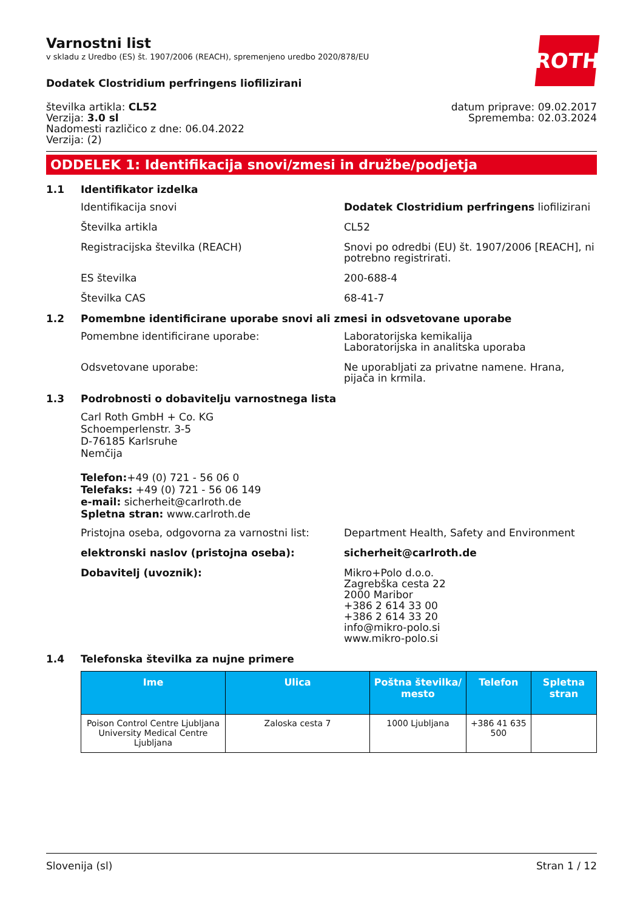ROTH
Varnostni list
v skladu z Uredbo (ES) št. 1907/2006 (REACH), spremenjeno uredbo 2020/878/EU
Dodatek Clostridium perfringens liofilizirani
številka artikla: CL52
Verzija: 3.0 sl
Nadomesti različico z dne: 06.04.2022
Verzija: (2)
datum priprave: 09.02.2017
Sprememba: 02.03.2024
ODDELEK 1: Identifikacija snovi/zmesi in družbe/podjetja
1.1 Identifikator izdelka
Identifikacija snovi Dodatek Clostridium perfringens liofilizirani
Številka artikla CL52
Registracijska številka (REACH) Snovi po odredbi (EU) št. 1907/2006 [REACH], ni potrebno registrirati.
ES številka 200-688-4
Številka CAS 68-41-7
1.2 Pomembne identificirane uporabe snovi ali zmesi in odsvetovane uporabe
Pomembne identificirane uporabe: Laboratorijska kemikalija
Laboratorijska in analitska uporaba
Odsvetovane uporabe: Ne uporabljati za privatne namene. Hrana, pijača in krmila.
1.3 Podrobnosti o dobavitelju varnostnega lista
Carl Roth GmbH + Co. KG
Schoemperlenstr. 3-5
D-76185 Karlsruhe
Nemčija
Telefon:+49 (0) 721 - 56 06 0
Telefaks: +49 (0) 721 - 56 06 149
e-mail: sicherheit@carlroth.de
Spletna stran: www.carlroth.de
Pristojna oseba, odgovorna za varnostni list:
Department Health, Safety and Environment
elektronski naslov (pristojna oseba): sicherheit@carlroth.de
Dobavitelj (uvoznik): Mikro+Polo d.o.o.
Zagrebška cesta 22
2000 Maribor
+386 2 614 33 00
+386 2 614 33 20
info@mikro-polo.si
www.mikro-polo.si
1.4 Telefonska številka za nujne primere
| Ime | Ulica | Poštna številka/ mesto | Telefon | Spletna stran |
| --- | --- | --- | --- | --- |
| Poison Control Centre Ljubljana University Medical Centre Ljubljana | Zaloska cesta 7 | 1000 Ljubljana | +386 41 635 500 | |
Slovenija (sl) Stran 1 / 12